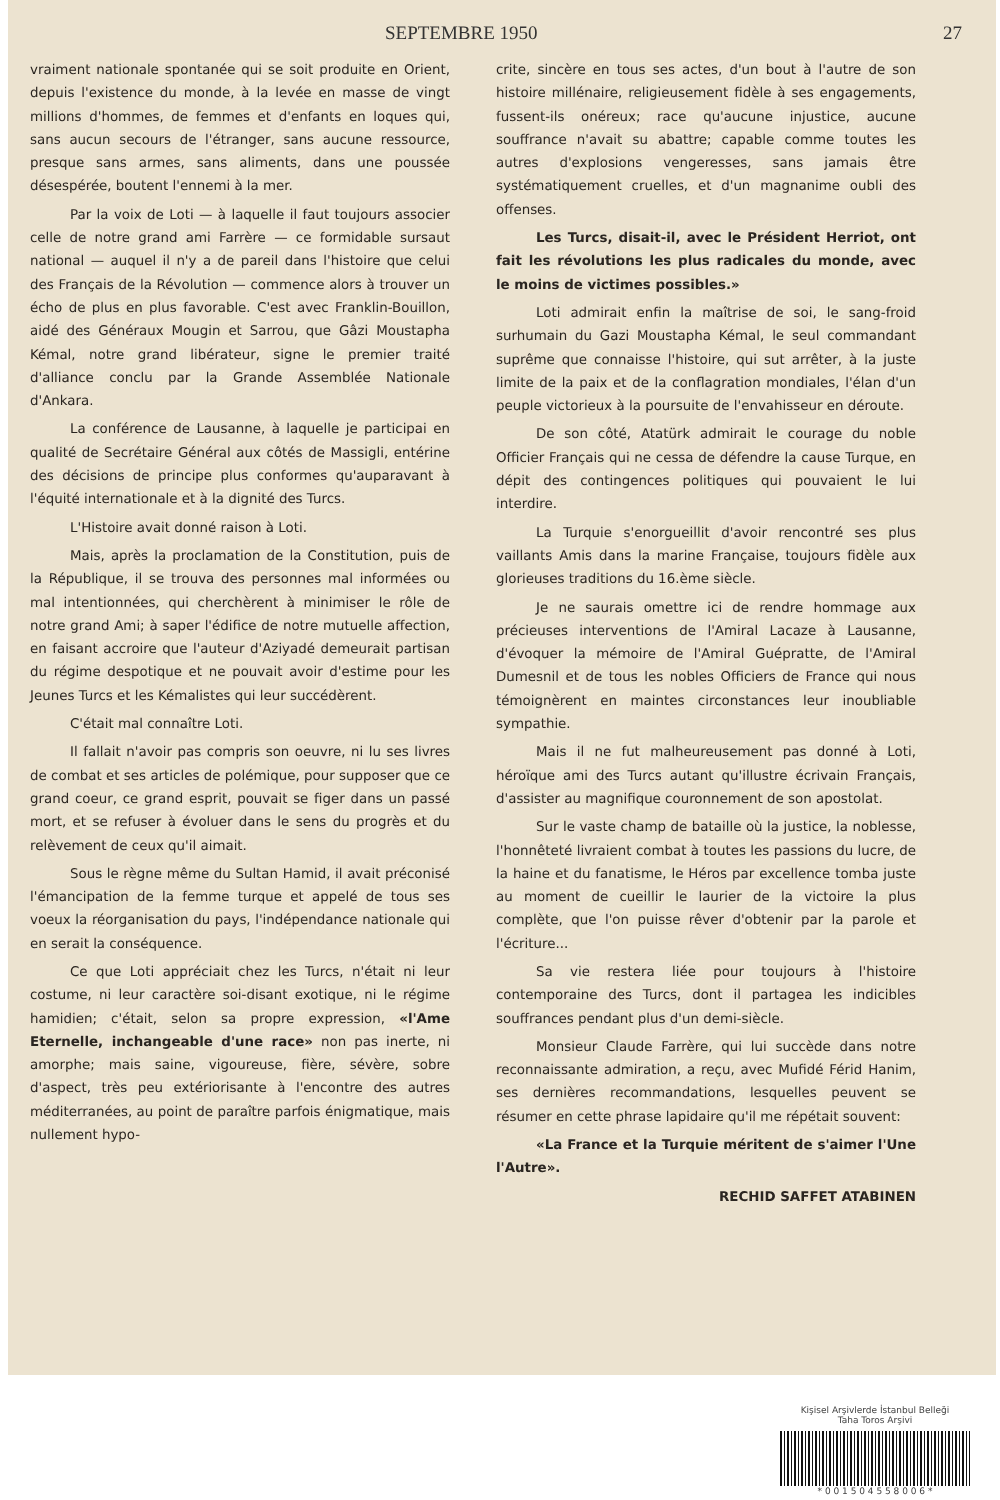SEPTEMBRE 1950 27
vraiment nationale spontanée qui se soit produite en Orient, depuis l'existence du monde, à la levée en masse de vingt millions d'hommes, de femmes et d'enfants en loques qui, sans aucun secours de l'étranger, sans aucune ressource, presque sans armes, sans aliments, dans une poussée désespérée, boutent l'ennemi à la mer.
Par la voix de Loti — à laquelle il faut toujours associer celle de notre grand ami Farrère — ce formidable sursaut national — auquel il n'y a de pareil dans l'histoire que celui des Français de la Révolution — commence alors à trouver un écho de plus en plus favorable. C'est avec Franklin-Bouillon, aidé des Généraux Mougin et Sarrou, que Gâzi Moustapha Kémal, notre grand libérateur, signe le premier traité d'alliance conclu par la Grande Assemblée Nationale d'Ankara.
La conférence de Lausanne, à laquelle je participai en qualité de Secrétaire Général aux côtés de Massigli, entérine des décisions de principe plus conformes qu'auparavant à l'équité internationale et à la dignité des Turcs.
L'Histoire avait donné raison à Loti.
Mais, après la proclamation de la Constitution, puis de la République, il se trouva des personnes mal informées ou mal intentionnées, qui cherchèrent à minimiser le rôle de notre grand Ami; à saper l'édifice de notre mutuelle affection, en faisant accroire que l'auteur d'Aziyadé demeurait partisan du régime despotique et ne pouvait avoir d'estime pour les Jeunes Turcs et les Kémalistes qui leur succédèrent.
C'était mal connaître Loti.
Il fallait n'avoir pas compris son oeuvre, ni lu ses livres de combat et ses articles de polémique, pour supposer que ce grand coeur, ce grand esprit, pouvait se figer dans un passé mort, et se refuser à évoluer dans le sens du progrès et du relèvement de ceux qu'il aimait.
Sous le règne même du Sultan Hamid, il avait préconisé l'émancipation de la femme turque et appelé de tous ses voeux la réorganisation du pays, l'indépendance nationale qui en serait la conséquence.
Ce que Loti appréciait chez les Turcs, n'était ni leur costume, ni leur caractère soi-disant exotique, ni le régime hamidien; c'était, selon sa propre expression, «l'Ame Eternelle, inchangeable d'une race» non pas inerte, ni amorphe; mais saine, vigoureuse, fière, sévère, sobre d'aspect, très peu extériorisante à l'encontre des autres méditerranées, au point de paraître parfois énigmatique, mais nullement hypo-
crite, sincère en tous ses actes, d'un bout à l'autre de son histoire millénaire, religieusement fidèle à ses engagements, fussent-ils onéreux; race qu'aucune injustice, aucune souffrance n'avait su abattre; capable comme toutes les autres d'explosions vengeresses, sans jamais être systématiquement cruelles, et d'un magnanime oubli des offenses.
Les Turcs, disait-il, avec le Président Herriot, ont fait les révolutions les plus radicales du monde, avec le moins de victimes possibles.»
Loti admirait enfin la maîtrise de soi, le sang-froid surhumain du Gazi Moustapha Kémal, le seul commandant suprême que connaisse l'histoire, qui sut arrêter, à la juste limite de la paix et de la conflagration mondiales, l'élan d'un peuple victorieux à la poursuite de l'envahisseur en déroute.
De son côté, Atatürk admirait le courage du noble Officier Français qui ne cessa de défendre la cause Turque, en dépit des contingences politiques qui pouvaient le lui interdire.
La Turquie s'enorgueillit d'avoir rencontré ses plus vaillants Amis dans la marine Française, toujours fidèle aux glorieuses traditions du 16.ème siècle.
Je ne saurais omettre ici de rendre hommage aux précieuses interventions de l'Amiral Lacaze à Lausanne, d'évoquer la mémoire de l'Amiral Guépratte, de l'Amiral Dumesnil et de tous les nobles Officiers de France qui nous témoignèrent en maintes circonstances leur inoubliable sympathie.
Mais il ne fut malheureusement pas donné à Loti, héroïque ami des Turcs autant qu'illustre écrivain Français, d'assister au magnifique couronnement de son apostolat.
Sur le vaste champ de bataille où la justice, la noblesse, l'honnêteté livraient combat à toutes les passions du lucre, de la haine et du fanatisme, le Héros par excellence tomba juste au moment de cueillir le laurier de la victoire la plus complète, que l'on puisse rêver d'obtenir par la parole et l'écriture...
Sa vie restera liée pour toujours à l'histoire contemporaine des Turcs, dont il partagea les indicibles souffrances pendant plus d'un demi-siècle.
Monsieur Claude Farrère, qui lui succède dans notre reconnaissante admiration, a reçu, avec Mufidé Férid Hanim, ses dernières recommandations, lesquelles peuvent se résumer en cette phrase lapidaire qu'il me répétait souvent:
«La France et la Turquie méritent de s'aimer l'Une l'Autre».
RECHID SAFFET ATABINEN
Kişisel Arşivlerde İstanbul Belleği
Taha Toros Arşivi
* 0 0 1 5 0 4 5 5 8 0 0 6 *